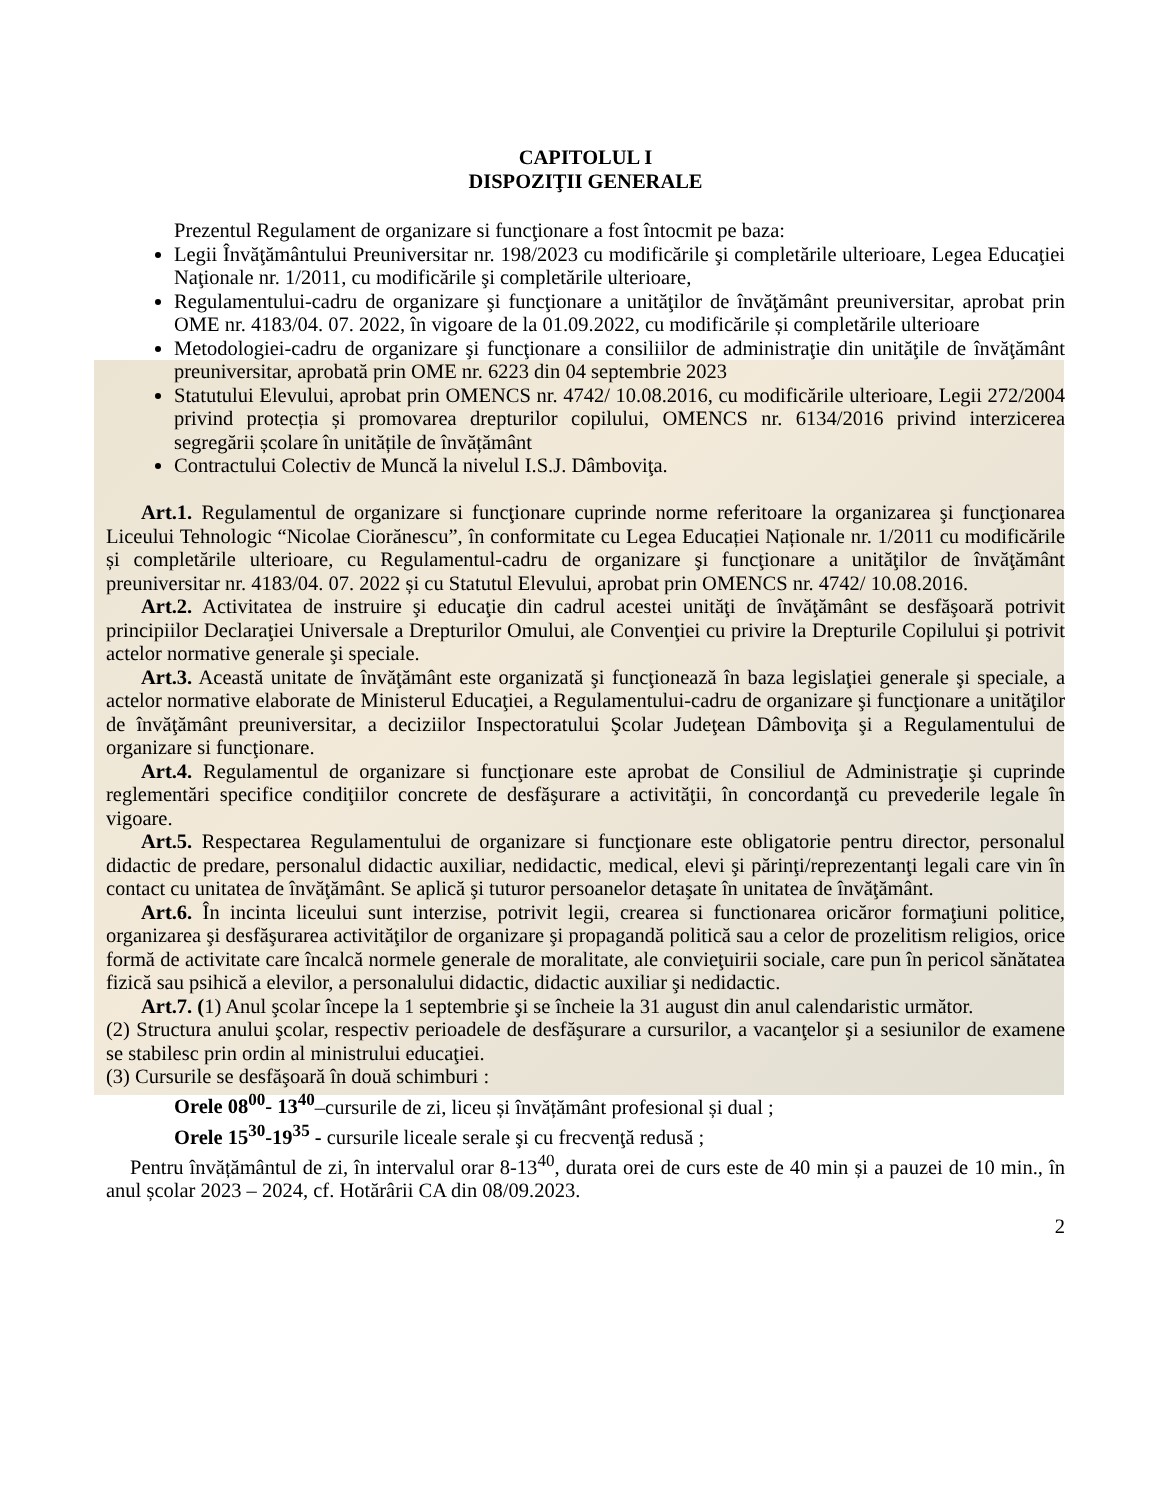CAPITOLUL I
DISPOZIŢII GENERALE
Prezentul Regulament de organizare si funcţionare a fost întocmit pe baza:
Legii Învăţământului Preuniversitar nr. 198/2023 cu modificările şi completările ulterioare, Legea Educaţiei Naţionale nr. 1/2011, cu modificările şi completările ulterioare,
Regulamentului-cadru de organizare şi funcţionare a unităţilor de învăţământ preuniversitar, aprobat prin OME nr. 4183/04. 07. 2022, în vigoare de la 01.09.2022, cu modificările și completările ulterioare
Metodologiei-cadru de organizare şi funcţionare a consiliilor de administraţie din unităţile de învăţământ preuniversitar, aprobată prin OME nr. 6223 din 04 septembrie 2023
Statutului Elevului, aprobat prin OMENCS nr. 4742/ 10.08.2016, cu modificările ulterioare, Legii 272/2004 privind protecția și promovarea drepturilor copilului, OMENCS nr. 6134/2016 privind interzicerea segregării școlare în unitățile de învățământ
Contractului Colectiv de Muncă la nivelul I.S.J. Dâmboviţa.
Art.1. Regulamentul de organizare si funcţionare cuprinde norme referitoare la organizarea şi funcţionarea Liceului Tehnologic “Nicolae Ciorănescu”, în conformitate cu Legea Educației Naționale nr. 1/2011 cu modificările și completările ulterioare, cu Regulamentul-cadru de organizare şi funcţionare a unităţilor de învăţământ preuniversitar nr. 4183/04. 07. 2022 și cu Statutul Elevului, aprobat prin OMENCS nr. 4742/ 10.08.2016.
Art.2. Activitatea de instruire şi educaţie din cadrul acestei unităţi de învăţământ se desfăşoară potrivit principiilor Declaraţiei Universale a Drepturilor Omului, ale Convenţiei cu privire la Drepturile Copilului şi potrivit actelor normative generale şi speciale.
Art.3. Această unitate de învăţământ este organizată şi funcţionează în baza legislaţiei generale şi speciale, a actelor normative elaborate de Ministerul Educaţiei, a Regulamentului-cadru de organizare şi funcţionare a unităţilor de învăţământ preuniversitar, a deciziilor Inspectoratului Şcolar Judeţean Dâmboviţa şi a Regulamentului de organizare si funcţionare.
Art.4. Regulamentul de organizare si funcţionare este aprobat de Consiliul de Administraţie şi cuprinde reglementări specifice condiţiilor concrete de desfăşurare a activităţii, în concordanţă cu prevederile legale în vigoare.
Art.5. Respectarea Regulamentului de organizare si funcţionare este obligatorie pentru director, personalul didactic de predare, personalul didactic auxiliar, nedidactic, medical, elevi şi părinţi/reprezentanţi legali care vin în contact cu unitatea de învăţământ. Se aplică şi tuturor persoanelor detaşate în unitatea de învăţământ.
Art.6. În incinta liceului sunt interzise, potrivit legii, crearea si functionarea oricăror formaţiuni politice, organizarea şi desfăşurarea activităţilor de organizare şi propagandă politică sau a celor de prozelitism religios, orice formă de activitate care încalcă normele generale de moralitate, ale convieţuirii sociale, care pun în pericol sănătatea fizică sau psihică a elevilor, a personalului didactic, didactic auxiliar şi nedidactic.
Art.7. (1) Anul şcolar începe la 1 septembrie şi se încheie la 31 august din anul calendaristic următor.
(2) Structura anului şcolar, respectiv perioadele de desfăşurare a cursurilor, a vacanţelor şi a sesiunilor de examene se stabilesc prin ordin al ministrului educaţiei.
(3) Cursurile se desfăşoară în două schimburi :
Orele 08<sup>00</sup>- 13<sup>40</sup>–cursurile de zi, liceu și învățământ profesional și dual ;
Orele 15<sup>30</sup>-19<sup>35</sup> - cursurile liceale serale şi cu frecvenţă redusă ;
Pentru învățământul de zi, în intervalul orar 8-13<sup>40</sup>, durata orei de curs este de 40 min și a pauzei de 10 min., în anul școlar 2023 – 2024, cf. Hotărârii CA din 08/09.2023.
2